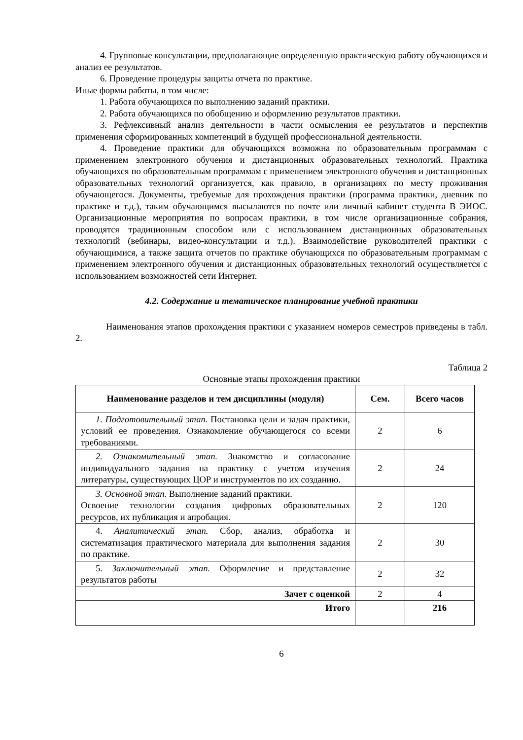4. Групповые консультации, предполагающие определенную практическую работу обучающихся и анализ ее результатов.
6. Проведение процедуры защиты отчета по практике.
Иные формы работы, в том числе:
1. Работа обучающихся по выполнению заданий практики.
2. Работа обучающихся по обобщению и оформлению результатов практики.
3. Рефлексивный анализ деятельности в части осмысления ее результатов и перспектив применения сформированных компетенций в будущей профессиональной деятельности.
4. Проведение практики для обучающихся возможна по образовательным программам с применением электронного обучения и дистанционных образовательных технологий. Практика обучающихся по образовательным программам с применением электронного обучения и дистанционных образовательных технологий организуется, как правило, в организациях по месту проживания обучающегося. Документы, требуемые для прохождения практики (программа практики, дневник по практике и т.д.), таким обучающимся высылаются по почте или личный кабинет студента В ЭИОС. Организационные мероприятия по вопросам практики, в том числе организационные собрания, проводятся традиционным способом или с использованием дистанционных образовательных технологий (вебинары, видео-консультации и т.д.). Взаимодействие руководителей практики с обучающимися, а также защита отчетов по практике обучающихся по образовательным программам с применением электронного обучения и дистанционных образовательных технологий осуществляется с использованием возможностей сети Интернет.
4.2. Содержание и тематическое планирование учебной практики
Наименования этапов прохождения практики с указанием номеров семестров приведены в табл. 2.
Таблица 2
Основные этапы прохождения практики
| Наименование разделов и тем дисциплины (модуля) | Сем. | Всего часов |
| --- | --- | --- |
| 1. Подготовительный этап. Постановка цели и задач практики, условий ее проведения. Ознакомление обучающегося со всеми требованиями. | 2 | 6 |
| 2. Ознакомительный этап. Знакомство и согласование индивидуального задания на практику с учетом изучения литературы, существующих ЦОР и инструментов по их созданию. | 2 | 24 |
| 3. Основной этап. Выполнение заданий практики. Освоение технологии создания цифровых образовательных ресурсов, их публикация и апробация. | 2 | 120 |
| 4. Аналитический этап. Сбор, анализ, обработка и систематизация практического материала для выполнения задания по практике. | 2 | 30 |
| 5. Заключительный этап. Оформление и представление результатов работы | 2 | 32 |
| Зачет с оценкой | 2 | 4 |
| Итого | | 216 |
6